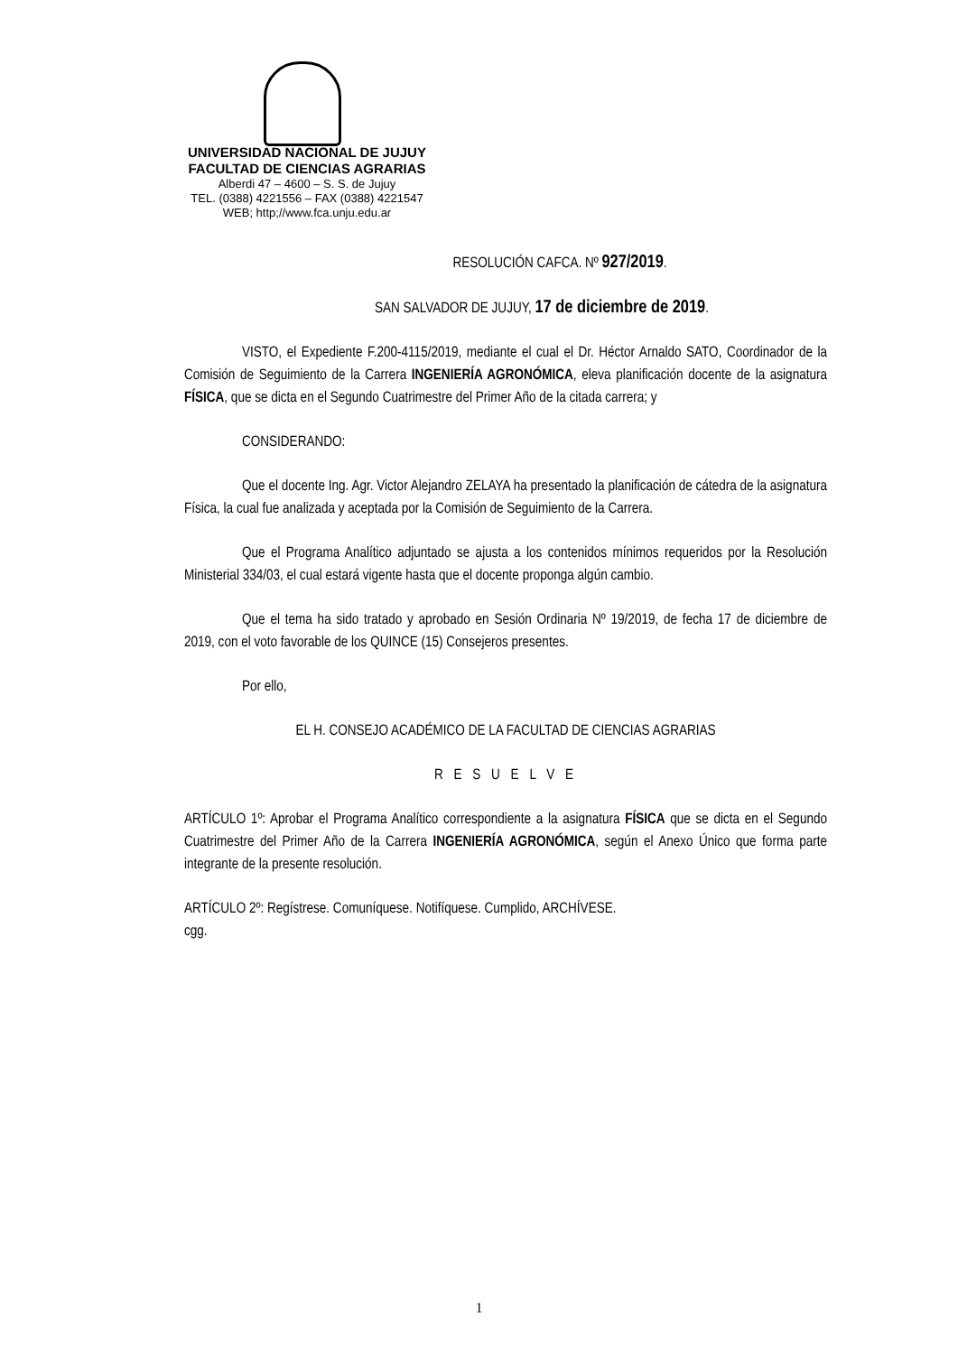UNIVERSIDAD NACIONAL DE JUJUY
FACULTAD DE CIENCIAS AGRARIAS
Alberdi 47 – 4600 – S. S. de Jujuy
TEL. (0388) 4221556 – FAX (0388) 4221547
WEB; http;//www.fca.unju.edu.ar
RESOLUCIÓN CAFCA. Nº 927/2019.
SAN SALVADOR DE JUJUY, 17 de diciembre de 2019.
VISTO, el Expediente F.200-4115/2019, mediante el cual el Dr. Héctor Arnaldo SATO, Coordinador de la Comisión de Seguimiento de la Carrera INGENIERÍA AGRONÓMICA, eleva planificación docente de la asignatura FÍSICA, que se dicta en el Segundo Cuatrimestre del Primer Año de la citada carrera; y
CONSIDERANDO:
Que el docente Ing. Agr. Victor Alejandro ZELAYA ha presentado la planificación de cátedra de la asignatura Física, la cual fue analizada y aceptada por la Comisión de Seguimiento de la Carrera.
Que el Programa Analítico adjuntado se ajusta a los contenidos mínimos requeridos por la Resolución Ministerial 334/03, el cual estará vigente hasta que el docente proponga algún cambio.
Que el tema ha sido tratado y aprobado en Sesión Ordinaria Nº 19/2019, de fecha 17 de diciembre de 2019, con el voto favorable de los QUINCE (15) Consejeros presentes.
Por ello,
EL H. CONSEJO ACADÉMICO DE LA FACULTAD DE CIENCIAS AGRARIAS
R E S U E L V E
ARTÍCULO 1º: Aprobar el Programa Analítico correspondiente a la asignatura FÍSICA que se dicta en el Segundo Cuatrimestre del Primer Año de la Carrera INGENIERÍA AGRONÓMICA, según el Anexo Único que forma parte integrante de la presente resolución.
ARTÍCULO 2º: Regístrese. Comuníquese. Notifíquese. Cumplido, ARCHÍVESE.
cgg.
1